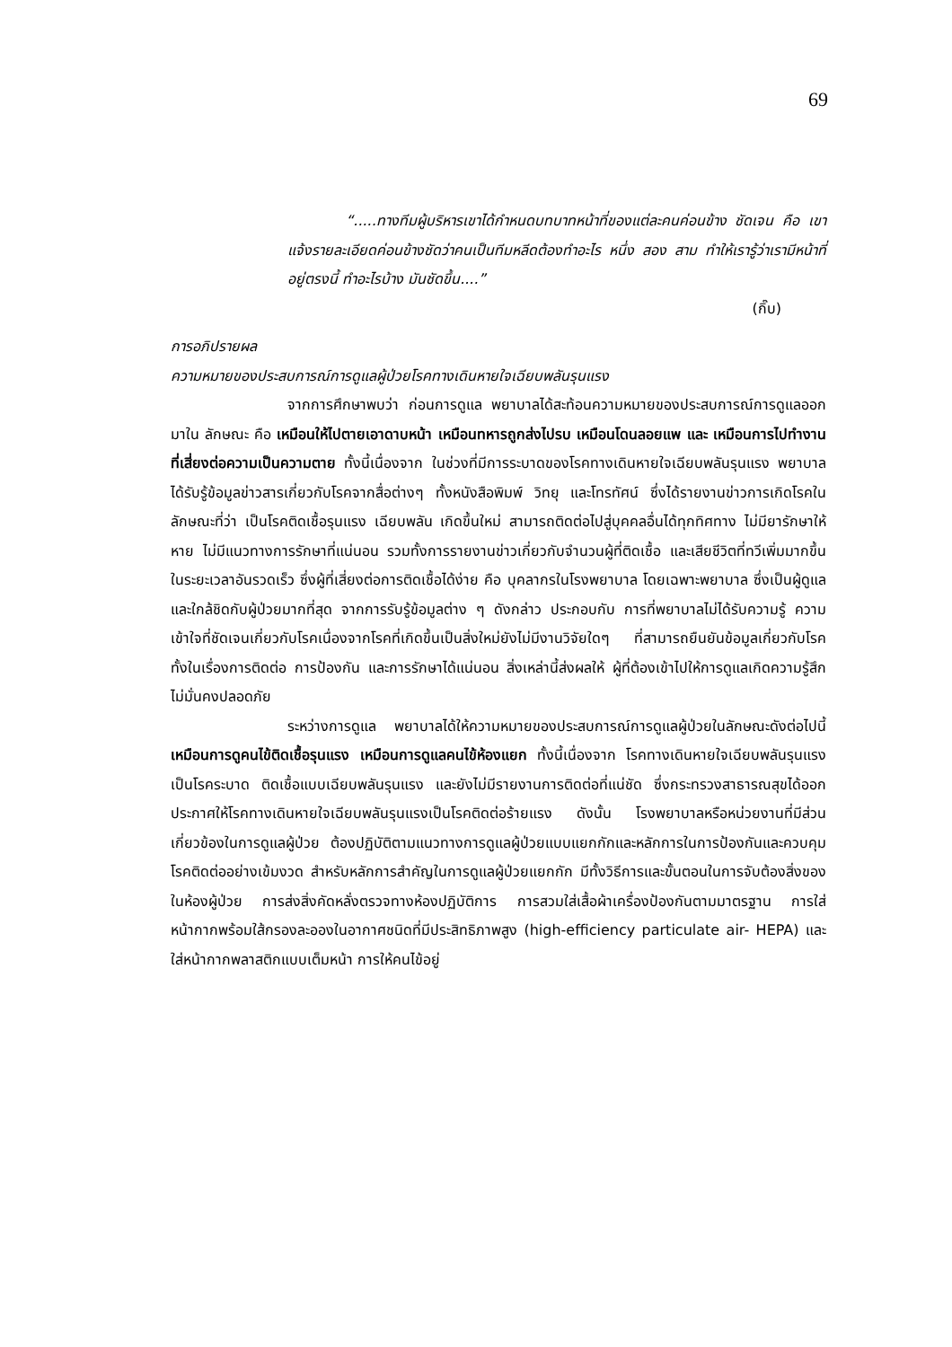69
“.....ทางทีมผู้บริหารเขาได้กำหนดบทบาทหน้าที่ของแต่ละคนค่อนข้าง ชัดเจน คือ เขาแจ้งรายละเอียดค่อนข้างชัดว่าคนเป็นทีมหลีดต้องทำอะไร หนึ่ง สอง สาม ทำให้เรารู้ว่าเรามีหน้าที่อยู่ตรงนี้ ทำอะไรบ้าง มันชัดขึ้น....”
(กิ๊บ)
การอภิปรายผล
ความหมายของประสบการณ์การดูแลผู้ป่วยโรคทางเดินหายใจเฉียบพลันรุนแรง
จากการศึกษาพบว่า ก่อนการดูแล พยาบาลได้สะท้อนความหมายของประสบการณ์การดูแลออกมาใน ลักษณะ คือ เหมือนให้ไปตายเอาดาบหน้า เหมือนทหารถูกส่งไปรบ เหมือนโดนลอยแพ และ เหมือนการไปทำงานที่เสี่ยงต่อความเป็นความตาย ทั้งนี้เนื่องจาก ในช่วงที่มีการระบาดของโรคทางเดินหายใจเฉียบพลันรุนแรง พยาบาลได้รับรู้ข้อมูลข่าวสารเกี่ยวกับโรคจากสื่อต่างๆ ทั้งหนังสือพิมพ์ วิทยุ และโทรทัศน์ ซึ่งได้รายงานข่าวการเกิดโรคในลักษณะที่ว่า เป็นโรคติดเชื้อรุนแรง เฉียบพลัน เกิดขึ้นใหม่ สามารถติดต่อไปสู่บุคคลอื่นได้ทุกทิศทาง ไม่มียารักษาให้หาย ไม่มีแนวทางการรักษาที่แน่นอน รวมทั้งการรายงานข่าวเกี่ยวกับจำนวนผู้ที่ติดเชื้อ และเสียชีวิตที่ทวีเพิ่มมากขึ้นในระยะเวลาอันรวดเร็ว ซึ่งผู้ที่เสี่ยงต่อการติดเชื้อได้ง่าย คือ บุคลากรในโรงพยาบาล โดยเฉพาะพยาบาล ซึ่งเป็นผู้ดูแลและใกล้ชิดกับผู้ป่วยมากที่สุด จากการรับรู้ข้อมูลต่าง ๆ ดังกล่าว ประกอบกับ การที่พยาบาลไม่ได้รับความรู้ ความเข้าใจที่ชัดเจนเกี่ยวกับโรคเนื่องจากโรคที่เกิดขึ้นเป็นสิ่งใหม่ยังไม่มีงานวิจัยใดๆ ที่สามารถยืนยันข้อมูลเกี่ยวกับโรค ทั้งในเรื่องการติดต่อ การป้องกัน และการรักษาได้แน่นอน สิ่งเหล่านี้ส่งผลให้ ผู้ที่ต้องเข้าไปให้การดูแลเกิดความรู้สึกไม่มั่นคงปลอดภัย
ระหว่างการดูแล พยาบาลได้ให้ความหมายของประสบการณ์การดูแลผู้ป่วยในลักษณะดังต่อไปนี้ เหมือนการดูคนไข้ติดเชื้อรุนแรง เหมือนการดูแลคนไข้ห้องแยก ทั้งนี้เนื่องจาก โรคทางเดินหายใจเฉียบพลันรุนแรง เป็นโรคระบาด ติดเชื้อแบบเฉียบพลันรุนแรง และยังไม่มีรายงานการติดต่อที่แน่ชัด ซึ่งกระทรวงสาธารณสุขได้ออกประกาศให้โรคทางเดินหายใจเฉียบพลันรุนแรงเป็นโรคติดต่อร้ายแรง ดังนั้น โรงพยาบาลหรือหน่วยงานที่มีส่วนเกี่ยวข้องในการดูแลผู้ป่วย ต้องปฏิบัติตามแนวทางการดูแลผู้ป่วยแบบแยกกักและหลักการในการป้องกันและควบคุมโรคติดต่ออย่างเข้มงวด สำหรับหลักการสำคัญในการดูแลผู้ป่วยแยกกัก มีทั้งวิธีการและขั้นตอนในการจับต้องสิ่งของในห้องผู้ป่วย การส่งสิ่งคัดหลั่งตรวจทางห้องปฏิบัติการ การสวมใส่เสื้อผ้าเครื่องป้องกันตามมาตรฐาน การใส่หน้ากากพร้อมใส้กรองละอองในอากาศชนิดที่มีประสิทธิภาพสูง (high-efficiency particulate air- HEPA) และใส่หน้ากากพลาสติกแบบเต็มหน้า การให้คนไข้อยู่